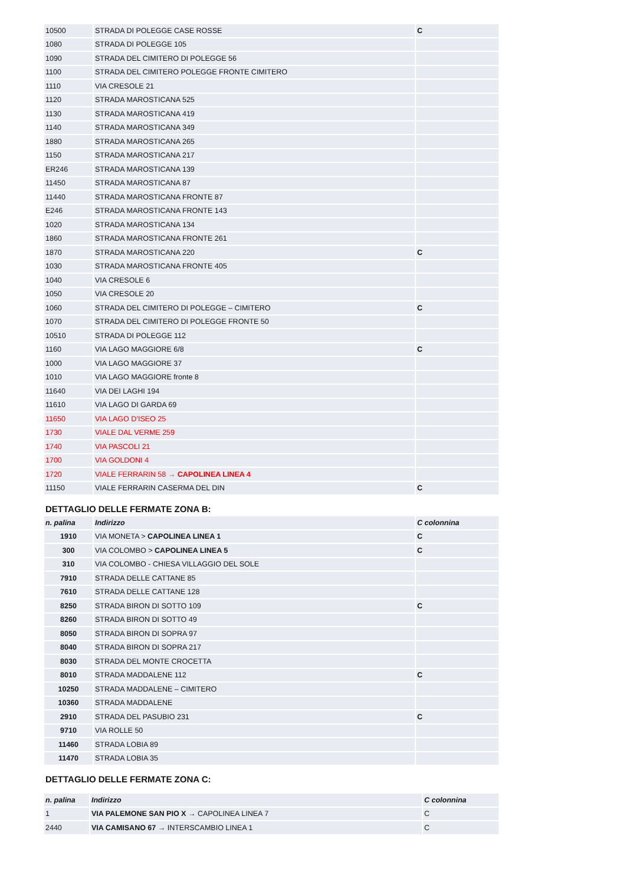| 10500 | STRADA DI POLEGGE CASE ROSSE | C |
| 1080 | STRADA DI POLEGGE 105 | |
| 1090 | STRADA DEL CIMITERO DI POLEGGE 56 | |
| 1100 | STRADA DEL CIMITERO POLEGGE FRONTE CIMITERO | |
| 1110 | VIA CRESOLE 21 | |
| 1120 | STRADA MAROSTICANA 525 | |
| 1130 | STRADA MAROSTICANA 419 | |
| 1140 | STRADA MAROSTICANA 349 | |
| 1880 | STRADA MAROSTICANA 265 | |
| 1150 | STRADA MAROSTICANA 217 | |
| ER246 | STRADA MAROSTICANA 139 | |
| 11450 | STRADA MAROSTICANA 87 | |
| 11440 | STRADA MAROSTICANA FRONTE 87 | |
| E246 | STRADA MAROSTICANA FRONTE 143 | |
| 1020 | STRADA MAROSTICANA 134 | |
| 1860 | STRADA MAROSTICANA FRONTE 261 | |
| 1870 | STRADA MAROSTICANA 220 | C |
| 1030 | STRADA MAROSTICANA FRONTE 405 | |
| 1040 | VIA CRESOLE 6 | |
| 1050 | VIA CRESOLE 20 | |
| 1060 | STRADA DEL CIMITERO DI POLEGGE – CIMITERO | C |
| 1070 | STRADA DEL CIMITERO DI POLEGGE FRONTE 50 | |
| 10510 | STRADA DI POLEGGE 112 | |
| 1160 | VIA LAGO MAGGIORE 6/8 | C |
| 1000 | VIA LAGO MAGGIORE 37 | |
| 1010 | VIA LAGO MAGGIORE fronte 8 | |
| 11640 | VIA DEI LAGHI 194 | |
| 11610 | VIA LAGO DI GARDA 69 | |
| 11650 | VIA LAGO D’ISEO 25 | |
| 1730 | VIALE DAL VERME 259 | |
| 1740 | VIA PASCOLI 21 | |
| 1700 | VIA GOLDONI 4 | |
| 1720 | VIALE FERRARIN 58 → CAPOLINEA LINEA 4 | |
| 11150 | VIALE FERRARIN CASERMA DEL DIN | C |
DETTAGLIO DELLE FERMATE ZONA B:
| n. palina | Indirizzo | C colonnina |
| --- | --- | --- |
| 1910 | VIA MONETA > CAPOLINEA LINEA 1 | C |
| 300 | VIA COLOMBO > CAPOLINEA LINEA 5 | C |
| 310 | VIA COLOMBO - CHIESA VILLAGGIO DEL SOLE | |
| 7910 | STRADA DELLE CATTANE 85 | |
| 7610 | STRADA DELLE CATTANE 128 | |
| 8250 | STRADA BIRON DI SOTTO 109 | C |
| 8260 | STRADA BIRON DI SOTTO 49 | |
| 8050 | STRADA BIRON DI SOPRA 97 | |
| 8040 | STRADA BIRON DI SOPRA 217 | |
| 8030 | STRADA DEL MONTE CROCETTA | |
| 8010 | STRADA MADDALENE 112 | C |
| 10250 | STRADA MADDALENE – CIMITERO | |
| 10360 | STRADA MADDALENE | |
| 2910 | STRADA DEL PASUBIO 231 | C |
| 9710 | VIA ROLLE 50 | |
| 11460 | STRADA LOBIA 89 | |
| 11470 | STRADA LOBIA 35 | |
DETTAGLIO DELLE FERMATE ZONA C:
| n. palina | Indirizzo | C colonnina |
| --- | --- | --- |
| 1 | VIA PALEMONE SAN PIO X → CAPOLINEA LINEA 7 | C |
| 2440 | VIA CAMISANO 67 → INTERSCAMBIO LINEA 1 | C |